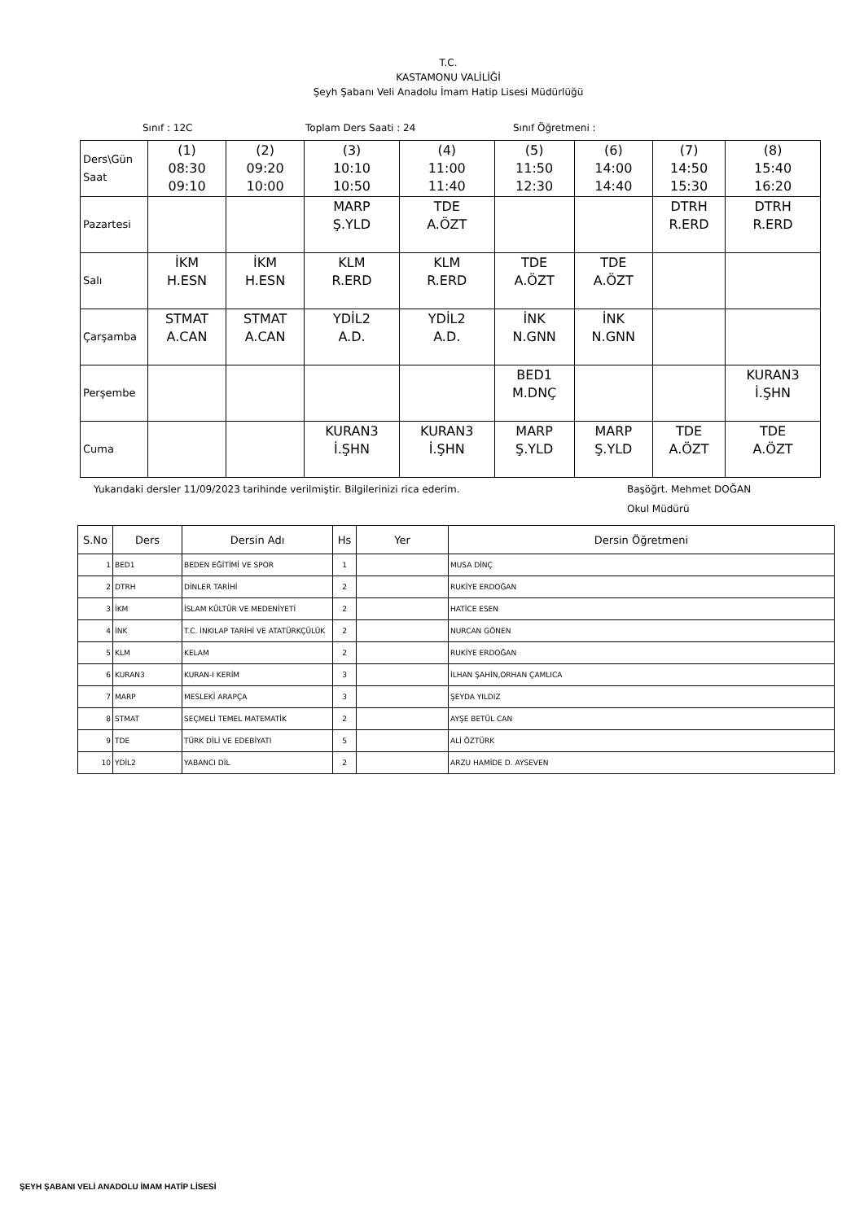T.C.
KASTAMONU VALİLİĞİ
Şeyh Şabanı Veli Anadolu İmam Hatip Lisesi Müdürlüğü
Sınıf : 12C Toplam Ders Saati : 24 Sınıf Öğretmeni :
| Ders\Gün Saat | (1) 08:30 09:10 | (2) 09:20 10:00 | (3) 10:10 10:50 | (4) 11:00 11:40 | (5) 11:50 12:30 | (6) 14:00 14:40 | (7) 14:50 15:30 | (8) 15:40 16:20 |
| Pazartesi | | | MARP Ş.YLD | TDE A.ÖZT | | | DTRH R.ERD | DTRH R.ERD |
| Salı | İKM H.ESN | İKM H.ESN | KLM R.ERD | KLM R.ERD | TDE A.ÖZT | TDE A.ÖZT | | |
| Çarşamba | STMAT A.CAN | STMAT A.CAN | YDİL2 A.D. | YDİL2 A.D. | İNK N.GNN | İNK N.GNN | | |
| Perşembe | | | | | BED1 M.DNÇ | | | KURAN3 İ.ŞHN |
| Cuma | | | KURAN3 İ.ŞHN | KURAN3 İ.ŞHN | MARP Ş.YLD | MARP Ş.YLD | TDE A.ÖZT | TDE A.ÖZT |
Yukarıdaki dersler 11/09/2023 tarihinde verilmiştir. Bilgilerinizi rica ederim. Başöğrt. Mehmet DOĞAN
Okul Müdürü
| S.No | Ders | Dersin Adı | Hs | Yer | Dersin Öğretmeni |
| --- | --- | --- | --- | --- | --- |
| 1 | BED1 | BEDEN EĞİTİMİ VE SPOR | 1 | | MUSA DİNÇ |
| 2 | DTRH | DİNLER TARİHİ | 2 | | RUKİYE ERDOĞAN |
| 3 | İKM | İSLAM KÜLTÜR VE MEDENİYETİ | 2 | | HATİCE ESEN |
| 4 | İNK | T.C. İNKILAP TARİHİ VE ATATÜRKÇÜLÜK | 2 | | NURCAN GÖNEN |
| 5 | KLM | KELAM | 2 | | RUKİYE ERDOĞAN |
| 6 | KURAN3 | KURAN-I KERİM | 3 | | İLHAN ŞAHİN,ORHAN ÇAMLICA |
| 7 | MARP | MESLEKİ ARAPÇA | 3 | | ŞEYDA YILDIZ |
| 8 | STMAT | SEÇMELİ TEMEL MATEMATİK | 2 | | AYŞE BETÜL CAN |
| 9 | TDE | TÜRK DİLİ VE EDEBİYATI | 5 | | ALİ ÖZTÜRK |
| 10 | YDİL2 | YABANCI DİL | 2 | | ARZU HAMİDE D. AYSEVEN |
ŞEYH ŞABANI VELİ ANADOLU İMAM HATİP LİSESİ